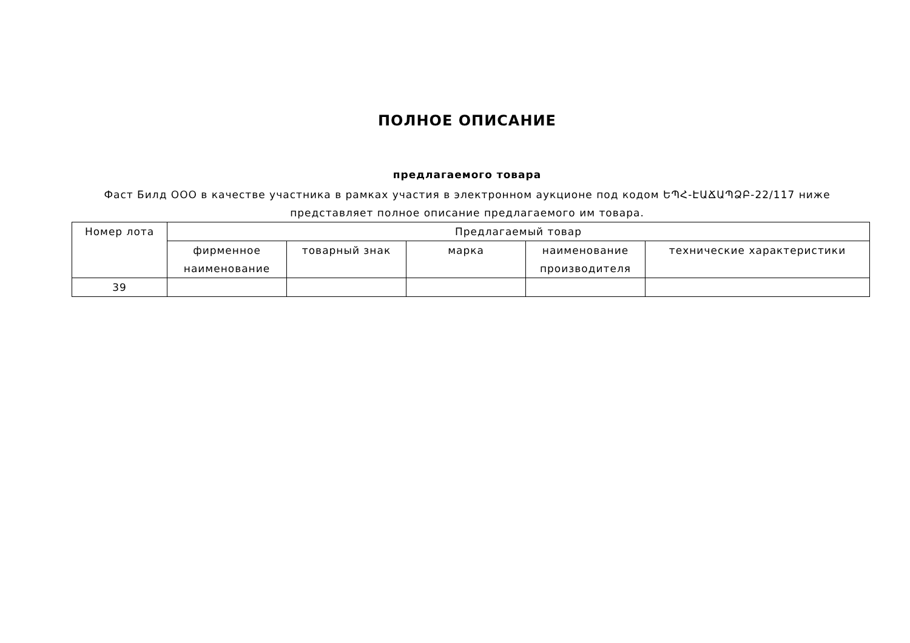ПОЛНОЕ ОПИСАНИЕ
предлагаемого товара
Фаст Билд ООО в качестве участника в рамках участия в электронном аукционе под кодом ԵՊՀ-ԷԱՃԱՊՁԲ-22/117 ниже представляет полное описание предлагаемого им товара.
| Номер лота | Предлагаемый товар | | | | |
| --- | --- | --- | --- | --- | --- |
| | фирменное наименование | товарный знак | марка | наименование производителя | технические характеристики |
| 39 | | | | | |